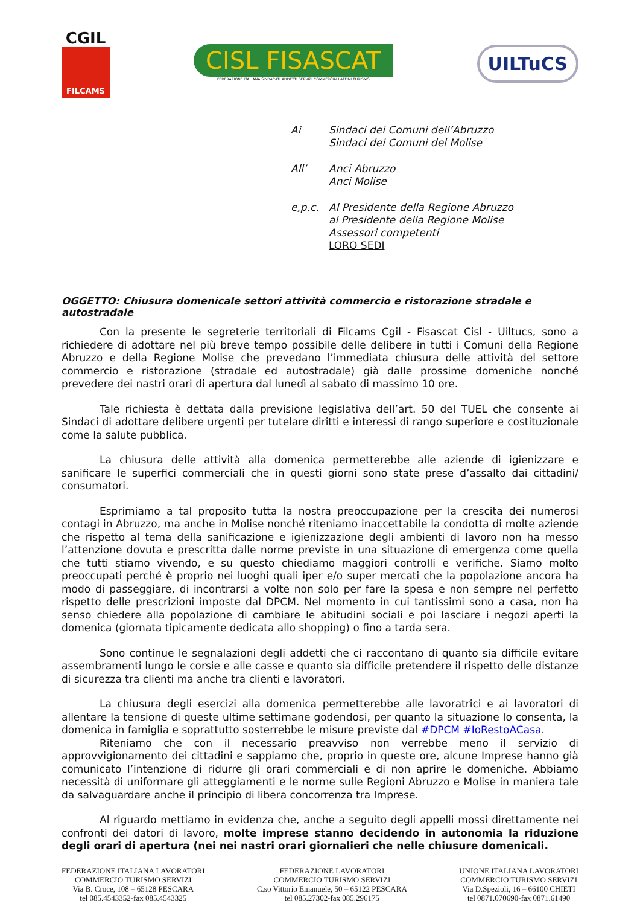CGIL
FILCAMS
CISL FISASCAT
FEDERAZIONE ITALIANA SINDACATI ADDETTI SERVIZI COMMERCIALI AFFINI TURISMO
UILTuCS
| Ai | Sindaci dei Comuni dell’Abruzzo Sindaci dei Comuni del Molise |
| All’ | Anci Abruzzo Anci Molise |
| e,p.c. | Al Presidente della Regione Abruzzo al Presidente della Regione Molise Assessori competenti LORO SEDI |
OGGETTO: Chiusura domenicale settori attività commercio e ristorazione stradale e autostradale
Con la presente le segreterie territoriali di Filcams Cgil - Fisascat Cisl - Uiltucs, sono a richiedere di adottare nel più breve tempo possibile delle delibere in tutti i Comuni della Regione Abruzzo e della Regione Molise che prevedano l’immediata chiusura delle attività del settore commercio e ristorazione (stradale ed autostradale) già dalle prossime domeniche nonché prevedere dei nastri orari di apertura dal lunedì al sabato di massimo 10 ore.
Tale richiesta è dettata dalla previsione legislativa dell’art. 50 del TUEL che consente ai Sindaci di adottare delibere urgenti per tutelare diritti e interessi di rango superiore e costituzionale come la salute pubblica.
La chiusura delle attività alla domenica permetterebbe alle aziende di igienizzare e sanificare le superfici commerciali che in questi giorni sono state prese d’assalto dai cittadini/ consumatori.
Esprimiamo a tal proposito tutta la nostra preoccupazione per la crescita dei numerosi contagi in Abruzzo, ma anche in Molise nonché riteniamo inaccettabile la condotta di molte aziende che rispetto al tema della sanificazione e igienizzazione degli ambienti di lavoro non ha messo l’attenzione dovuta e prescritta dalle norme previste in una situazione di emergenza come quella che tutti stiamo vivendo, e su questo chiediamo maggiori controlli e verifiche. Siamo molto preoccupati perché è proprio nei luoghi quali iper e/o super mercati che la popolazione ancora ha modo di passeggiare, di incontrarsi a volte non solo per fare la spesa e non sempre nel perfetto rispetto delle prescrizioni imposte dal DPCM. Nel momento in cui tantissimi sono a casa, non ha senso chiedere alla popolazione di cambiare le abitudini sociali e poi lasciare i negozi aperti la domenica (giornata tipicamente dedicata allo shopping) o fino a tarda sera.
Sono continue le segnalazioni degli addetti che ci raccontano di quanto sia difficile evitare assembramenti lungo le corsie e alle casse e quanto sia difficile pretendere il rispetto delle distanze di sicurezza tra clienti ma anche tra clienti e lavoratori.
La chiusura degli esercizi alla domenica permetterebbe alle lavoratrici e ai lavoratori di allentare la tensione di queste ultime settimane godendosi, per quanto la situazione lo consenta, la domenica in famiglia e soprattutto sosterrebbe le misure previste dal #DPCM #IoRestoACasa.
Riteniamo che con il necessario preavviso non verrebbe meno il servizio di approvvigionamento dei cittadini e sappiamo che, proprio in queste ore, alcune Imprese hanno già comunicato l’intenzione di ridurre gli orari commerciali e di non aprire le domeniche. Abbiamo necessità di uniformare gli atteggiamenti e le norme sulle Regioni Abruzzo e Molise in maniera tale da salvaguardare anche il principio di libera concorrenza tra Imprese.
Al riguardo mettiamo in evidenza che, anche a seguito degli appelli mossi direttamente nei confronti dei datori di lavoro, molte imprese stanno decidendo in autonomia la riduzione degli orari di apertura (nei nei nastri orari giornalieri che nelle chiusure domenicali.
FEDERAZIONE ITALIANA LAVORATORI
COMMERCIO TURISMO SERVIZI
Via B. Croce, 108 – 65128 PESCARA
tel 085.4543352-fax 085.4543325
FEDERAZIONE LAVORATORI
COMMERCIO TURISMO SERVIZI
C.so Vittorio Emanuele, 50 – 65122 PESCARA
tel 085.27302-fax 085.296175
UNIONE ITALIANA LAVORATORI
COMMERCIO TURISMO SERVIZI
Via D.Spezioli, 16 – 66100 CHIETI
tel 0871.070690-fax 0871.61490